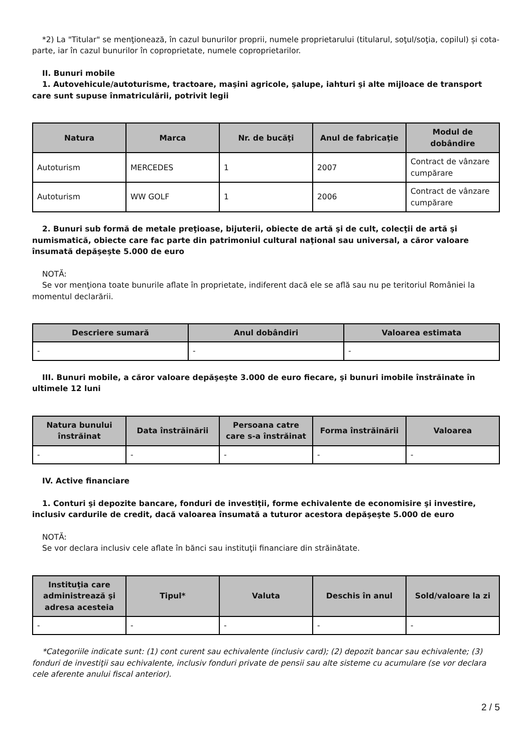*2) La "Titular" se menţionează, în cazul bunurilor proprii, numele proprietarului (titularul, soţul/soţia, copilul) și cota-parte, iar în cazul bunurilor în coproprietate, numele coproprietarilor.
II. Bunuri mobile
1. Autovehicule/autoturisme, tractoare, maşini agricole, şalupe, iahturi şi alte mijloace de transport care sunt supuse înmatriculării, potrivit legii
| Natura | Marca | Nr. de bucăţi | Anul de fabricaţie | Modul de dobândire |
| --- | --- | --- | --- | --- |
| Autoturism | MERCEDES | 1 | 2007 | Contract de vânzare cumpărare |
| Autoturism | WW GOLF | 1 | 2006 | Contract de vânzare cumpărare |
2. Bunuri sub formă de metale preţioase, bijuterii, obiecte de artă şi de cult, colecţii de artă şi numismatică, obiecte care fac parte din patrimoniul cultural naţional sau universal, a căror valoare însumată depăşeşte 5.000 de euro
NOTĂ:
Se vor menţiona toate bunurile aflate în proprietate, indiferent dacă ele se află sau nu pe teritoriul României la momentul declarării.
| Descriere sumară | Anul dobândiri | Valoarea estimata |
| --- | --- | --- |
| - | - | - |
III. Bunuri mobile, a căror valoare depăşeşte 3.000 de euro fiecare, şi bunuri imobile înstrăinate în ultimele 12 luni
| Natura bunului înstrăinat | Data înstrăinării | Persoana catre care s-a înstrăinat | Forma înstrăinării | Valoarea |
| --- | --- | --- | --- | --- |
| - | - | - | - | - |
IV. Active financiare
1. Conturi şi depozite bancare, fonduri de investiţii, forme echivalente de economisire şi investire, inclusiv cardurile de credit, dacă valoarea însumată a tuturor acestora depăşeşte 5.000 de euro
NOTĂ:
Se vor declara inclusiv cele aflate în bănci sau instituţii financiare din străinătate.
| Instituţia care administrează şi adresa acesteia | Tipul* | Valuta | Deschis în anul | Sold/valoare la zi |
| --- | --- | --- | --- | --- |
| - | - | - | - | - |
*Categoriile indicate sunt: (1) cont curent sau echivalente (inclusiv card); (2) depozit bancar sau echivalente; (3) fonduri de investiţii sau echivalente, inclusiv fonduri private de pensii sau alte sisteme cu acumulare (se vor declara cele aferente anului fiscal anterior).
2 / 5